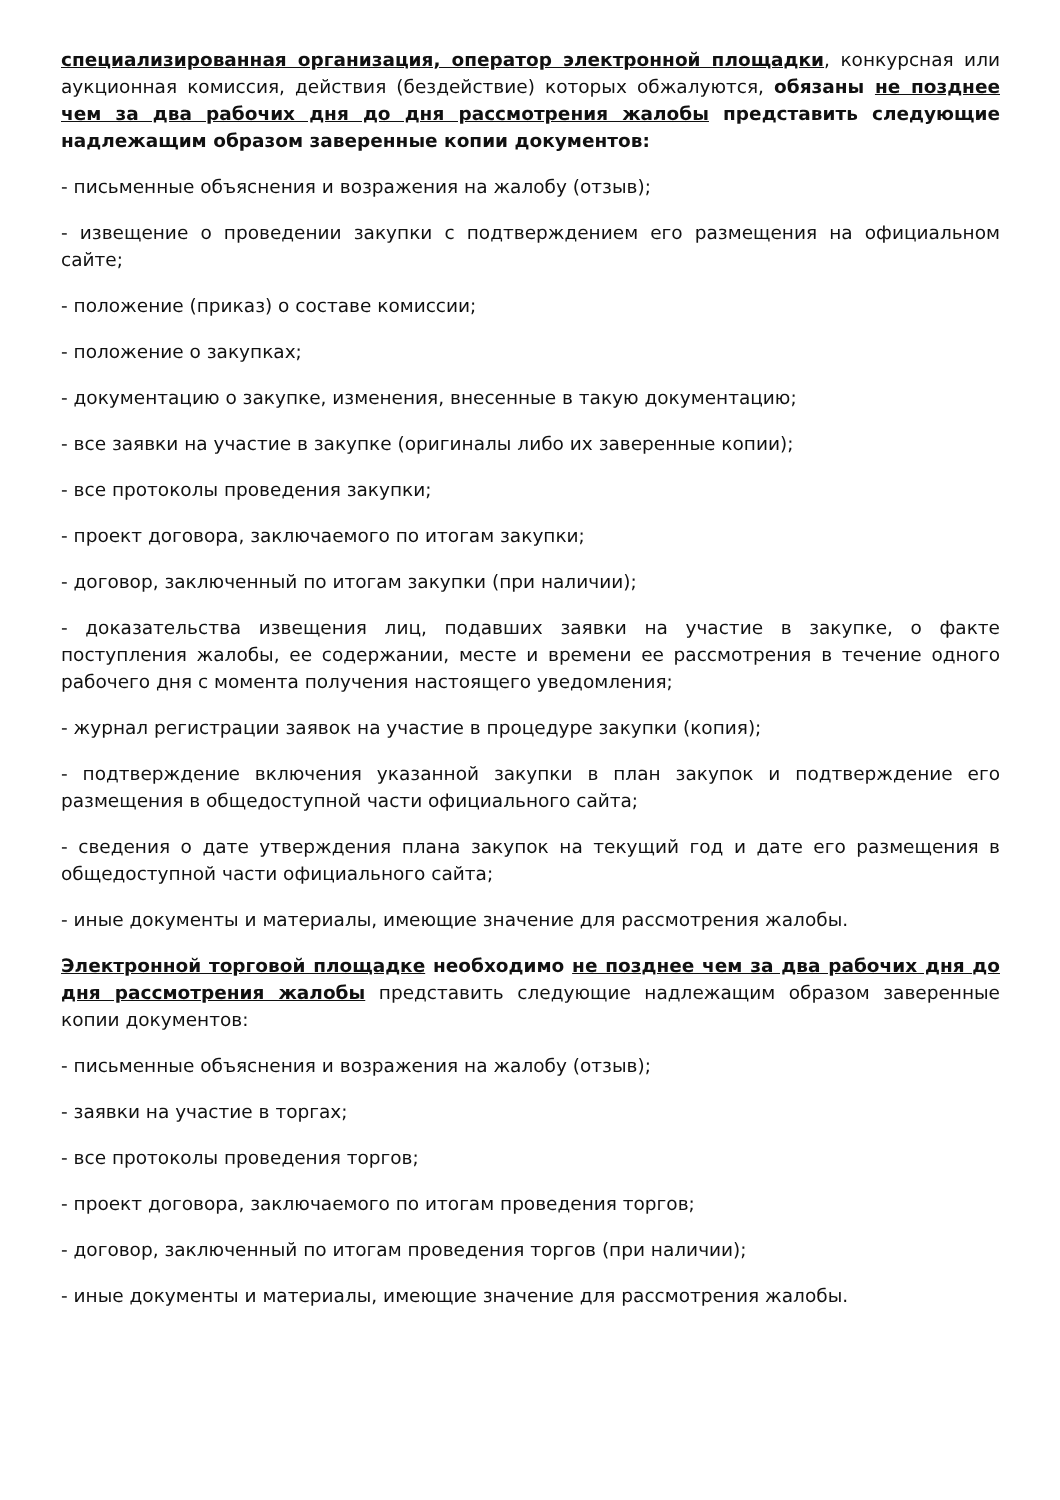специализированная организация, оператор электронной площадки, конкурсная или аукционная комиссия, действия (бездействие) которых обжалуются, обязаны не позднее чем за два рабочих дня до дня рассмотрения жалобы представить следующие надлежащим образом заверенные копии документов:
- письменные объяснения и возражения на жалобу (отзыв);
- извещение о проведении закупки с подтверждением его размещения на официальном сайте;
- положение (приказ) о составе комиссии;
- положение о закупках;
- документацию о закупке, изменения, внесенные в такую документацию;
- все заявки на участие в закупке (оригиналы либо их заверенные копии);
- все протоколы проведения закупки;
- проект договора, заключаемого по итогам закупки;
- договор, заключенный по итогам закупки (при наличии);
- доказательства извещения лиц, подавших заявки на участие в закупке, о факте поступления жалобы, ее содержании, месте и времени ее рассмотрения в течение одного рабочего дня с момента получения настоящего уведомления;
- журнал регистрации заявок на участие в процедуре закупки (копия);
- подтверждение включения указанной закупки в план закупок и подтверждение его размещения в общедоступной части официального сайта;
- сведения о дате утверждения плана закупок на текущий год и дате его размещения в общедоступной части официального сайта;
- иные документы и материалы, имеющие значение для рассмотрения жалобы.
Электронной торговой площадке необходимо не позднее чем за два рабочих дня до дня рассмотрения жалобы представить следующие надлежащим образом заверенные копии документов:
- письменные объяснения и возражения на жалобу (отзыв);
- заявки на участие в торгах;
- все протоколы проведения торгов;
- проект договора, заключаемого по итогам проведения торгов;
- договор, заключенный по итогам проведения торгов (при наличии);
- иные документы и материалы, имеющие значение для рассмотрения жалобы.